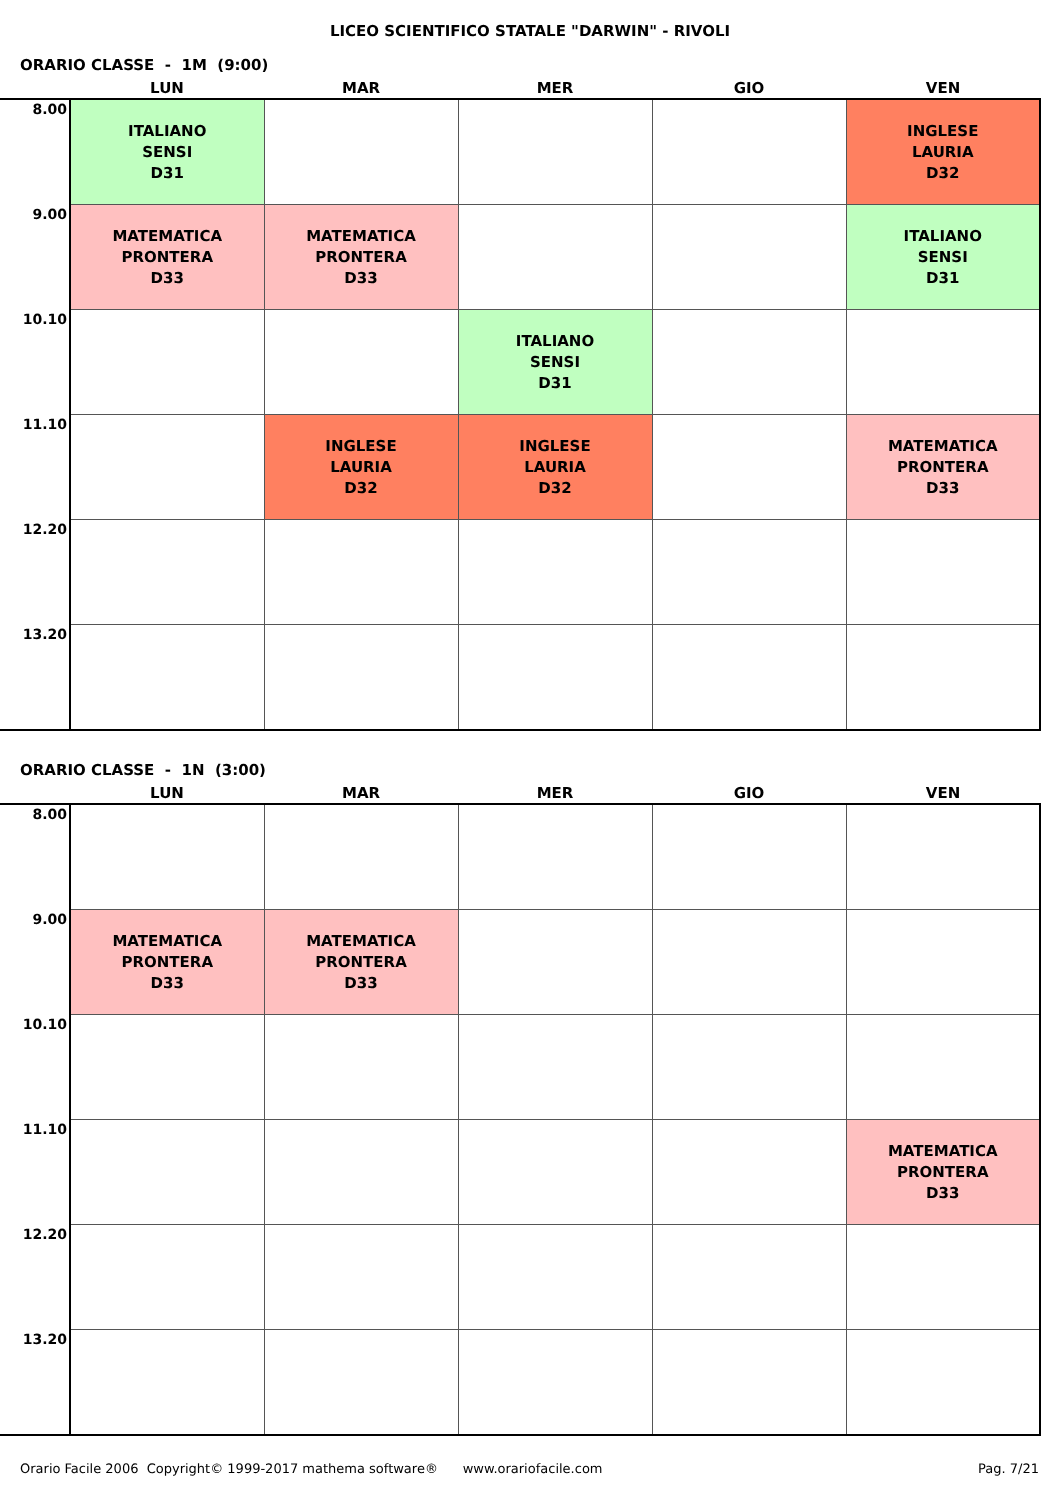LICEO SCIENTIFICO STATALE "DARWIN" - RIVOLI
ORARIO CLASSE - 1M (9:00)
| | LUN | MAR | MER | GIO | VEN |
| --- | --- | --- | --- | --- | --- |
| 8.00 | ITALIANO SENSI D31 | | | | INGLESE LAURIA D32 |
| 9.00 | MATEMATICA PRONTERA D33 | MATEMATICA PRONTERA D33 | | | ITALIANO SENSI D31 |
| 10.10 | | | ITALIANO SENSI D31 | | |
| 11.10 | | INGLESE LAURIA D32 | INGLESE LAURIA D32 | | MATEMATICA PRONTERA D33 |
| 12.20 | | | | | |
| 13.20 | | | | | |
ORARIO CLASSE - 1N (3:00)
| | LUN | MAR | MER | GIO | VEN |
| --- | --- | --- | --- | --- | --- |
| 8.00 | | | | | |
| 9.00 | MATEMATICA PRONTERA D33 | MATEMATICA PRONTERA D33 | | | |
| 10.10 | | | | | |
| 11.10 | | | | | MATEMATICA PRONTERA D33 |
| 12.20 | | | | | |
| 13.20 | | | | | |
Orario Facile 2006 Copyright© 1999-2017 mathema software® www.orariofacile.com Pag. 7/21